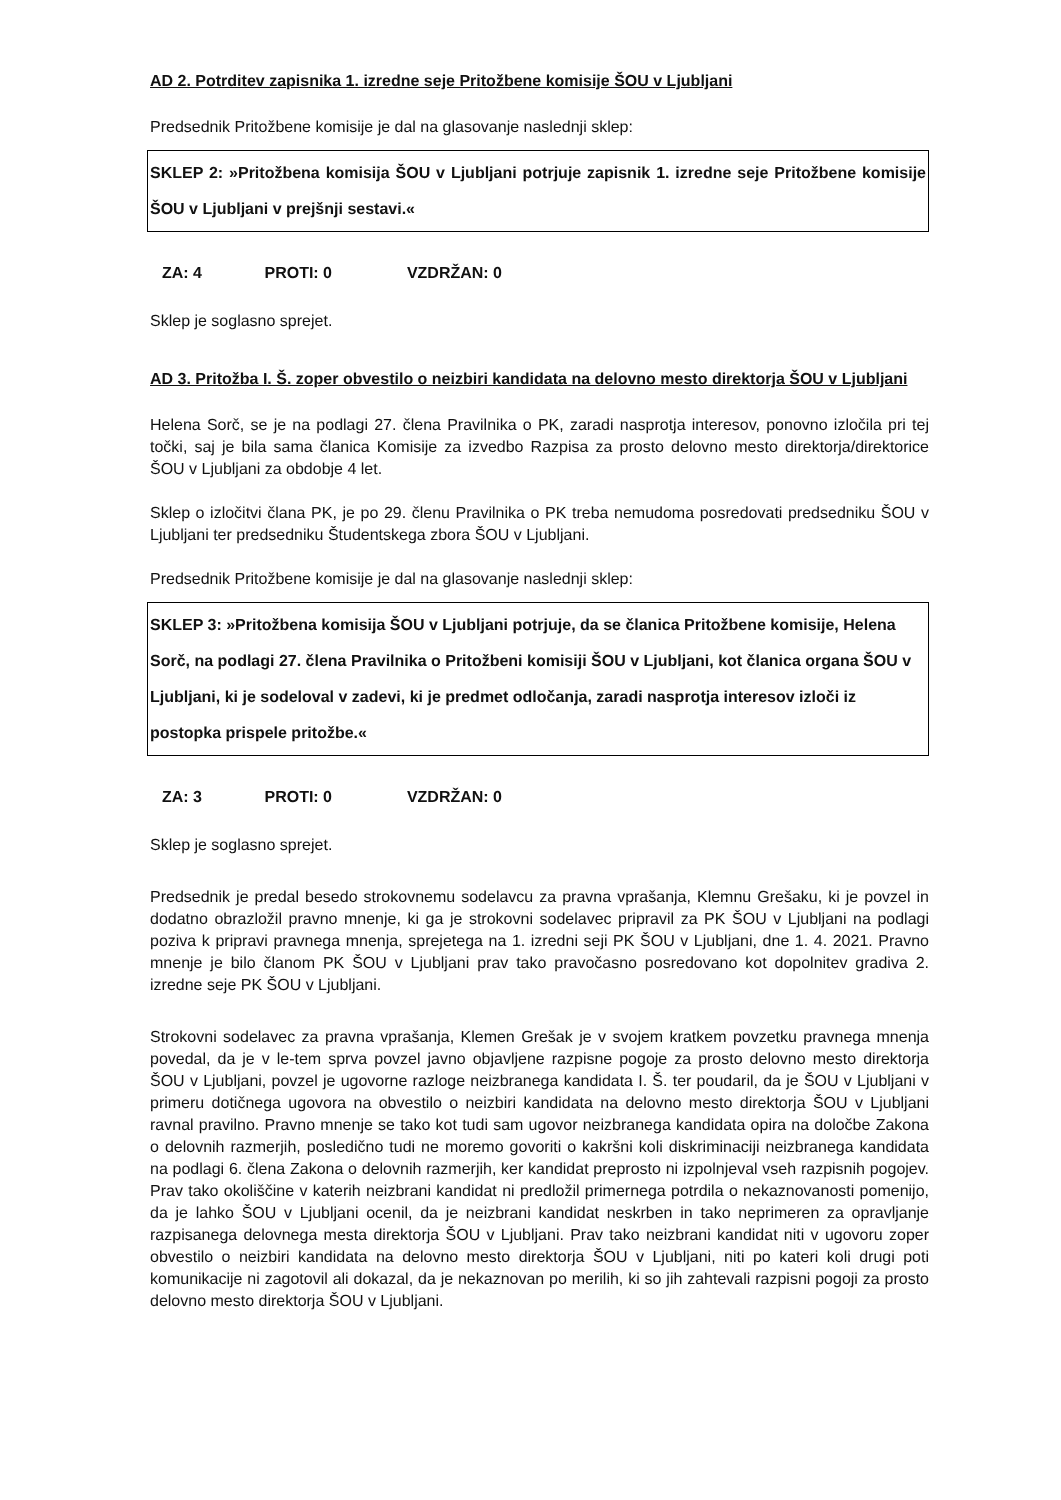AD 2. Potrditev zapisnika 1. izredne seje Pritožbene komisije ŠOU v Ljubljani
Predsednik Pritožbene komisije je dal na glasovanje naslednji sklep:
SKLEP 2: »Pritožbena komisija ŠOU v Ljubljani potrjuje zapisnik 1. izredne seje Pritožbene komisije ŠOU v Ljubljani v prejšnji sestavi.«
ZA: 4 PROTI: 0 VZDRŽAN: 0
Sklep je soglasno sprejet.
AD 3. Pritožba I. Š. zoper obvestilo o neizbiri kandidata na delovno mesto direktorja ŠOU v Ljubljani
Helena Sorč, se je na podlagi 27. člena Pravilnika o PK, zaradi nasprotja interesov, ponovno izločila pri tej točki, saj je bila sama članica Komisije za izvedbo Razpisa za prosto delovno mesto direktorja/direktorice ŠOU v Ljubljani za obdobje 4 let.
Sklep o izločitvi člana PK, je po 29. členu Pravilnika o PK treba nemudoma posredovati predsedniku ŠOU v Ljubljani ter predsedniku Študentskega zbora ŠOU v Ljubljani.
Predsednik Pritožbene komisije je dal na glasovanje naslednji sklep:
SKLEP 3: »Pritožbena komisija ŠOU v Ljubljani potrjuje, da se članica Pritožbene komisije, Helena Sorč, na podlagi 27. člena Pravilnika o Pritožbeni komisiji ŠOU v Ljubljani, kot članica organa ŠOU v Ljubljani, ki je sodeloval v zadevi, ki je predmet odločanja, zaradi nasprotja interesov izloči iz postopka prispele pritožbe.«
ZA: 3 PROTI: 0 VZDRŽAN: 0
Sklep je soglasno sprejet.
Predsednik je predal besedo strokovnemu sodelavcu za pravna vprašanja, Klemnu Grešaku, ki je povzel in dodatno obrazložil pravno mnenje, ki ga je strokovni sodelavec pripravil za PK ŠOU v Ljubljani na podlagi poziva k pripravi pravnega mnenja, sprejetega na 1. izredni seji PK ŠOU v Ljubljani, dne 1. 4. 2021. Pravno mnenje je bilo članom PK ŠOU v Ljubljani prav tako pravočasno posredovano kot dopolnitev gradiva 2. izredne seje PK ŠOU v Ljubljani.
Strokovni sodelavec za pravna vprašanja, Klemen Grešak je v svojem kratkem povzetku pravnega mnenja povedal, da je v le-tem sprva povzel javno objavljene razpisne pogoje za prosto delovno mesto direktorja ŠOU v Ljubljani, povzel je ugovorne razloge neizbranega kandidata I. Š. ter poudaril, da je ŠOU v Ljubljani v primeru dotičnega ugovora na obvestilo o neizbiri kandidata na delovno mesto direktorja ŠOU v Ljubljani ravnal pravilno. Pravno mnenje se tako kot tudi sam ugovor neizbranega kandidata opira na določbe Zakona o delovnih razmerjih, posledično tudi ne moremo govoriti o kakršni koli diskriminaciji neizbranega kandidata na podlagi 6. člena Zakona o delovnih razmerjih, ker kandidat preprosto ni izpolnjeval vseh razpisnih pogojev. Prav tako okoliščine v katerih neizbrani kandidat ni predložil primernega potrdila o nekaznovanosti pomenijo, da je lahko ŠOU v Ljubljani ocenil, da je neizbrani kandidat neskrben in tako neprimeren za opravljanje razpisanega delovnega mesta direktorja ŠOU v Ljubljani. Prav tako neizbrani kandidat niti v ugovoru zoper obvestilo o neizbiri kandidata na delovno mesto direktorja ŠOU v Ljubljani, niti po kateri koli drugi poti komunikacije ni zagotovil ali dokazal, da je nekaznovan po merilih, ki so jih zahtevali razpisni pogoji za prosto delovno mesto direktorja ŠOU v Ljubljani.